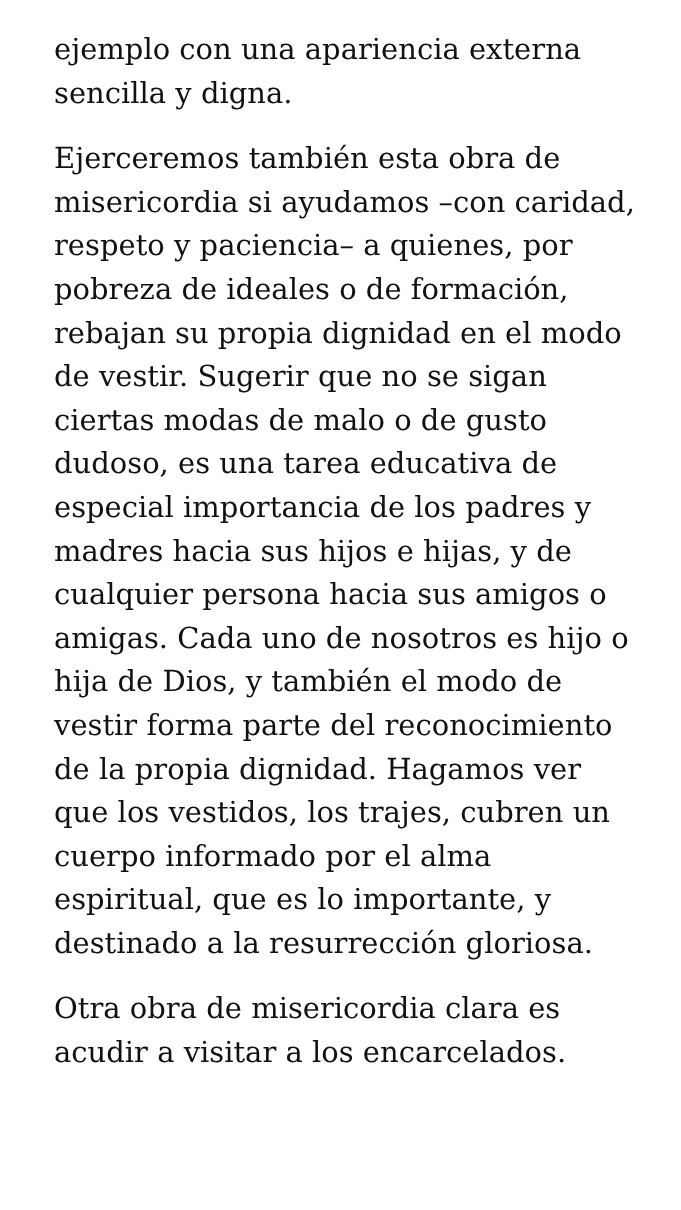ejemplo con una apariencia externa sencilla y digna.
Ejerceremos también esta obra de misericordia si ayudamos –con caridad, respeto y paciencia– a quienes, por pobreza de ideales o de formación, rebajan su propia dignidad en el modo de vestir. Sugerir que no se sigan ciertas modas de malo o de gusto dudoso, es una tarea educativa de especial importancia de los padres y madres hacia sus hijos e hijas, y de cualquier persona hacia sus amigos o amigas. Cada uno de nosotros es hijo o hija de Dios, y también el modo de vestir forma parte del reconocimiento de la propia dignidad. Hagamos ver que los vestidos, los trajes, cubren un cuerpo informado por el alma espiritual, que es lo importante, y destinado a la resurrección gloriosa.
Otra obra de misericordia clara es acudir a visitar a los encarcelados.